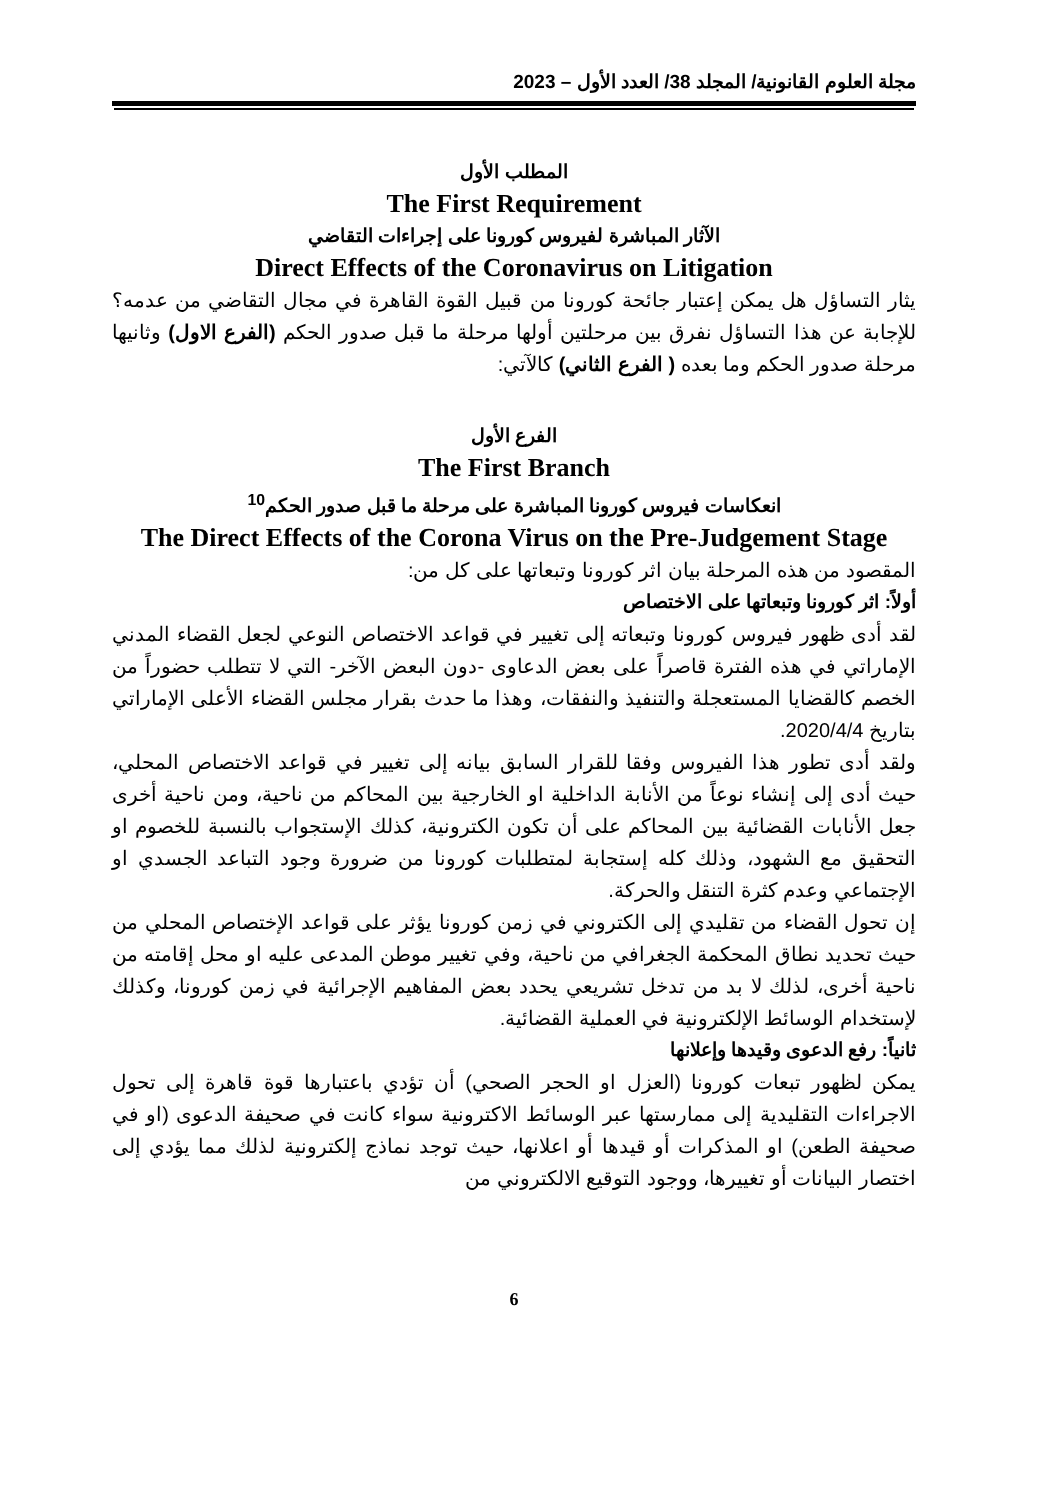مجلة العلوم القانونية/ المجلد 38/ العدد الأول – 2023
المطلب الأول
The First Requirement
الآثار المباشرة لفيروس كورونا على إجراءات التقاضي
Direct Effects of the Coronavirus on Litigation
يثار التساؤل هل يمكن إعتبار جائحة كورونا من قبيل القوة القاهرة في مجال التقاضي من عدمه؟ للإجابة عن هذا التساؤل نفرق بين مرحلتين أولها مرحلة ما قبل صدور الحكم (الفرع الاول) وثانيها مرحلة صدور الحكم وما بعده ( الفرع الثاني) كالآتي:
الفرع الأول
The First Branch
انعكاسات فيروس كورونا المباشرة على مرحلة ما قبل صدور الحكم<sup>10</sup>
The Direct Effects of the Corona Virus on the Pre-Judgement Stage
المقصود من هذه المرحلة بيان اثر كورونا وتبعاتها على كل من:
أولاً: اثر كورونا وتبعاتها على الاختصاص
لقد أدى ظهور فيروس كورونا وتبعاته إلى تغيير في قواعد الاختصاص النوعي لجعل القضاء المدني الإماراتي في هذه الفترة قاصراً على بعض الدعاوى -دون البعض الآخر- التي لا تتطلب حضوراً من الخصم كالقضايا المستعجلة والتنفيذ والنفقات، وهذا ما حدث بقرار مجلس القضاء الأعلى الإماراتي بتاريخ 2020/4/4.
ولقد أدى تطور هذا الفيروس وفقا للقرار السابق بيانه إلى تغيير في قواعد الاختصاص المحلي، حيث أدى إلى إنشاء نوعاً من الأنابة الداخلية او الخارجية بين المحاكم من ناحية، ومن ناحية أخرى جعل الأنابات القضائية بين المحاكم على أن تكون الكترونية، كذلك الإستجواب بالنسبة للخصوم او التحقيق مع الشهود، وذلك كله إستجابة لمتطلبات كورونا من ضرورة وجود التباعد الجسدي او الإجتماعي وعدم كثرة التنقل والحركة.
إن تحول القضاء من تقليدي إلى الكتروني في زمن كورونا يؤثر على قواعد الإختصاص المحلي من حيث تحديد نطاق المحكمة الجغرافي من ناحية، وفي تغيير موطن المدعى عليه او محل إقامته من ناحية أخرى، لذلك لا بد من تدخل تشريعي يحدد بعض المفاهيم الإجرائية في زمن كورونا، وكذلك لإستخدام الوسائط الإلكترونية في العملية القضائية.
ثانياً: رفع الدعوى وقيدها وإعلانها
يمكن لظهور تبعات كورونا (العزل او الحجر الصحي) أن تؤدي باعتبارها قوة قاهرة إلى تحول الاجراءات التقليدية إلى ممارستها عبر الوسائط الاكترونية سواء كانت في صحيفة الدعوى (او في صحيفة الطعن) او المذكرات أو قيدها أو اعلانها، حيث توجد نماذج إلكترونية لذلك مما يؤدي إلى اختصار البيانات أو تغييرها، ووجود التوقيع الالكتروني من
6